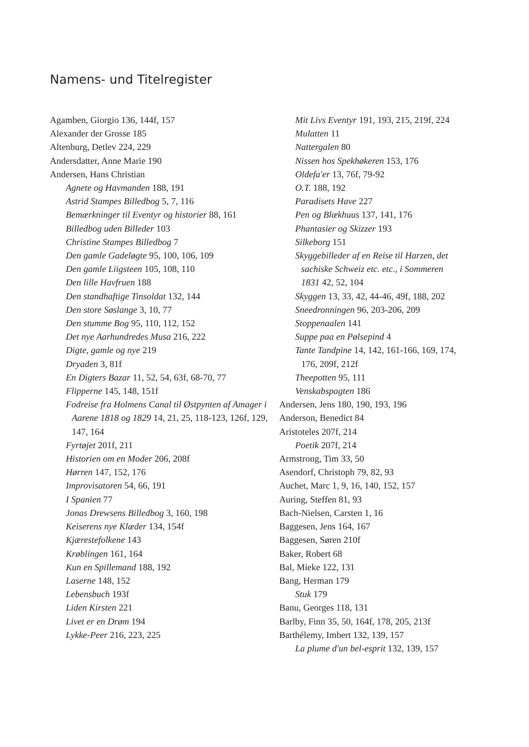Namens- und Titelregister
Agamben, Giorgio 136, 144f, 157
Alexander der Grosse 185
Altenburg, Detlev 224, 229
Andersdatter, Anne Marie 190
Andersen, Hans Christian
Agnete og Havmanden 188, 191
Astrid Stampes Billedbog 5, 7, 116
Bemærkninger til Eventyr og historier 88, 161
Billedbog uden Billeder 103
Christine Stampes Billedbog 7
Den gamle Gadeløgte 95, 100, 106, 109
Den gamle Liigsteen 105, 108, 110
Den lille Havfruen 188
Den standhaftige Tinsoldat 132, 144
Den store Søslange 3, 10, 77
Den stumme Bog 95, 110, 112, 152
Det nye Aarhundredes Musa 216, 222
Digte, gamle og nye 219
Dryaden 3, 81f
En Digters Bazar 11, 52, 54, 63f, 68-70, 77
Flipperne 145, 148, 151f
Fodreise fra Holmens Canal til Østpynten af Amager i Aarene 1818 og 1829 14, 21, 25, 118-123, 126f, 129, 147, 164
Fyrtøjet 201f, 211
Historien om en Moder 206, 208f
Hørren 147, 152, 176
Improvisatoren 54, 66, 191
I Spanien 77
Jonas Drewsens Billedbog 3, 160, 198
Keiserens nye Klæder 134, 154f
Kjærestefolkene 143
Krøblingen 161, 164
Kun en Spillemand 188, 192
Laserne 148, 152
Lebensbuch 193f
Liden Kirsten 221
Livet er en Drøm 194
Lykke-Peer 216, 223, 225
Mit Livs Eventyr 191, 193, 215, 219f, 224
Mulatten 11
Nattergalen 80
Nissen hos Spekhøkeren 153, 176
Oldefa'er 13, 76f, 79-92
O.T. 188, 192
Paradisets Have 227
Pen og Blækhuus 137, 141, 176
Phantasier og Skizzer 193
Silkeborg 151
Skyggebilleder af en Reise til Harzen, det sachiske Schweiz etc. etc., i Sommeren 1831 42, 52, 104
Skyggen 13, 33, 42, 44-46, 49f, 188, 202
Sneedronningen 96, 203-206, 209
Stoppenaalen 141
Suppe paa en Pølsepind 4
Tante Tandpine 14, 142, 161-166, 169, 174, 176, 209f, 212f
Theepotten 95, 111
Venskabspagten 186
Andersen, Jens 180, 190, 193, 196
Anderson, Benedict 84
Aristoteles 207f, 214
Poetik 207f, 214
Armstrong, Tim 33, 50
Asendorf, Christoph 79, 82, 93
Auchet, Marc 1, 9, 16, 140, 152, 157
Auring, Steffen 81, 93
Bach-Nielsen, Carsten 1, 16
Baggesen, Jens 164, 167
Baggesen, Søren 210f
Baker, Robert 68
Bal, Mieke 122, 131
Bang, Herman 179
Stuk 179
Banu, Georges 118, 131
Barlby, Finn 35, 50, 164f, 178, 205, 213f
Barthélemy, Imbert 132, 139, 157
La plume d'un bel-esprit 132, 139, 157